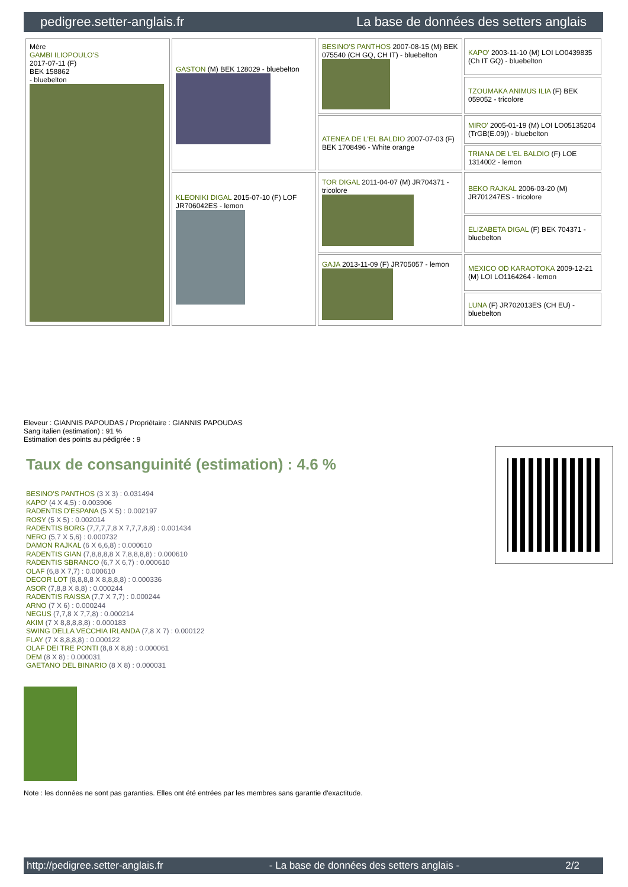pedigree.setter-anglais.fr La base de données des setters anglais
| Mère GAMBI ILIOPOULO'S 2017-07-11 (F) BEK 158862 - bluebelton | GASTON (M) BEK 128029 - bluebelton | BESINO'S PANTHOS 2007-08-15 (M) BEK 075540 (CH GQ, CH IT) - bluebelton | KAPO' 2003-11-10 (M) LOI LO0439835 (Ch IT GQ) - bluebelton |
| | | | TZOUMAKA ANIMUS ILIA (F) BEK 059052 - tricolore |
| | | ATENEA DE L'EL BALDIO 2007-07-03 (F) BEK 1708496 - White orange | MIRO' 2005-01-19 (M) LOI LO05135204 (TrGB(E.09)) - bluebelton |
| | | | TRIANA DE L'EL BALDIO (F) LOE 1314002 - lemon |
| | KLEONIKI DIGAL 2015-07-10 (F) LOF JR706042ES - lemon | TOR DIGAL 2011-04-07 (M) JR704371 - tricolore | BEKO RAJKAL 2006-03-20 (M) JR701247ES - tricolore |
| | | | ELIZABETA DIGAL (F) BEK 704371 - bluebelton |
| | | GAJA 2013-11-09 (F) JR705057 - lemon | MEXICO OD KARAOTOKA 2009-12-21 (M) LOI LO1164264 - lemon |
| | | | LUNA (F) JR702013ES (CH EU) - bluebelton |
Eleveur : GIANNIS PAPOUDAS / Propriétaire : GIANNIS PAPOUDAS
Sang italien (estimation) : 91 %
Estimation des points au pédigrée : 9
Taux de consanguinité (estimation) : 4.6 %
BESINO'S PANTHOS (3 X 3) : 0.031494
KAPO' (4 X 4,5) : 0.003906
RADENTIS D'ESPANA (5 X 5) : 0.002197
ROSY (5 X 5) : 0.002014
RADENTIS BORG (7,7,7,7,8 X 7,7,7,8,8) : 0.001434
NERO (5,7 X 5,6) : 0.000732
DAMON RAJKAL (6 X 6,6,8) : 0.000610
RADENTIS GIAN (7,8,8,8,8 X 7,8,8,8,8) : 0.000610
RADENTIS SBRANCO (6,7 X 6,7) : 0.000610
OLAF (6,8 X 7,7) : 0.000610
DECOR LOT (8,8,8,8 X 8,8,8,8) : 0.000336
ASOR (7,8,8 X 8,8) : 0.000244
RADENTIS RAISSA (7,7 X 7,7) : 0.000244
ARNO (7 X 6) : 0.000244
NEGUS (7,7,8 X 7,7,8) : 0.000214
AKIM (7 X 8,8,8,8,8) : 0.000183
SWING DELLA VECCHIA IRLANDA (7,8 X 7) : 0.000122
FLAY (7 X 8,8,8,8) : 0.000122
OLAF DEI TRE PONTI (8,8 X 8,8) : 0.000061
DEM (8 X 8) : 0.000031
GAETANO DEL BINARIO (8 X 8) : 0.000031
Note : les données ne sont pas garanties. Elles ont été entrées par les membres sans garantie d'exactitude.
http://pedigree.setter-anglais.fr - La base de données des setters anglais - 2/2